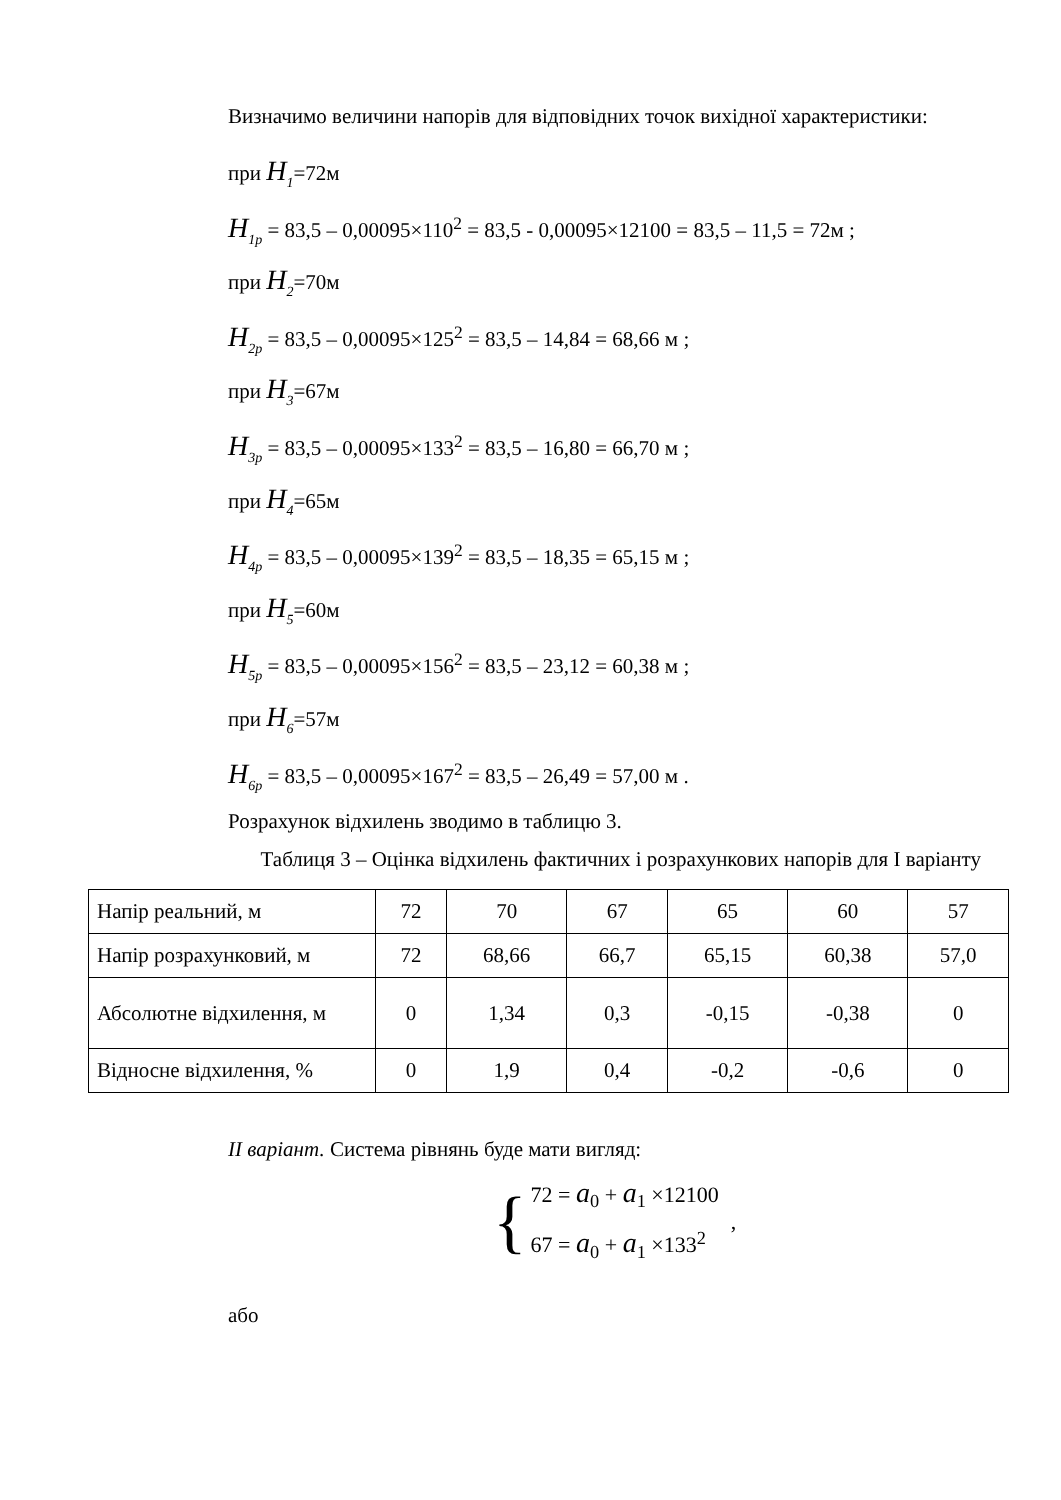Визначимо величини напорів для відповідних точок вихідної характеристики:
при H<sub>1</sub>=72м
H<sub>1p</sub> = 83,5 – 0,00095×110<sup>2</sup> = 83,5 - 0,00095×12100 = 83,5 – 11,5 = 72м ;
при H<sub>2</sub>=70м
H<sub>2p</sub> = 83,5 – 0,00095×125<sup>2</sup> = 83,5 – 14,84 = 68,66 м ;
при H<sub>3</sub>=67м
H<sub>3p</sub> = 83,5 – 0,00095×133<sup>2</sup> = 83,5 – 16,80 = 66,70 м ;
при H<sub>4</sub>=65м
H<sub>4p</sub> = 83,5 – 0,00095×139<sup>2</sup> = 83,5 – 18,35 = 65,15 м ;
при H<sub>5</sub>=60м
H<sub>5p</sub> = 83,5 – 0,00095×156<sup>2</sup> = 83,5 – 23,12 = 60,38 м ;
при H<sub>6</sub>=57м
H<sub>6p</sub> = 83,5 – 0,00095×167<sup>2</sup> = 83,5 – 26,49 = 57,00 м .
Розрахунок відхилень зводимо в таблицю 3.
Таблиця 3 – Оцінка відхилень фактичних і розрахункових напорів для І варіанту
| Напір реальний, м | 72 | 70 | 67 | 65 | 60 | 57 |
| Напір розрахунковий, м | 72 | 68,66 | 66,7 | 65,15 | 60,38 | 57,0 |
| Абсолютне відхилення, м | 0 | 1,34 | 0,3 | -0,15 | -0,38 | 0 |
| Відносне відхилення, % | 0 | 1,9 | 0,4 | -0,2 | -0,6 | 0 |
II варіант. Система рівнянь буде мати вигляд:
{
72 = a<sub>0</sub> + a<sub>1</sub> ×12100
67 = a<sub>0</sub> + a<sub>1</sub> ×133<sup>2</sup>
,
або